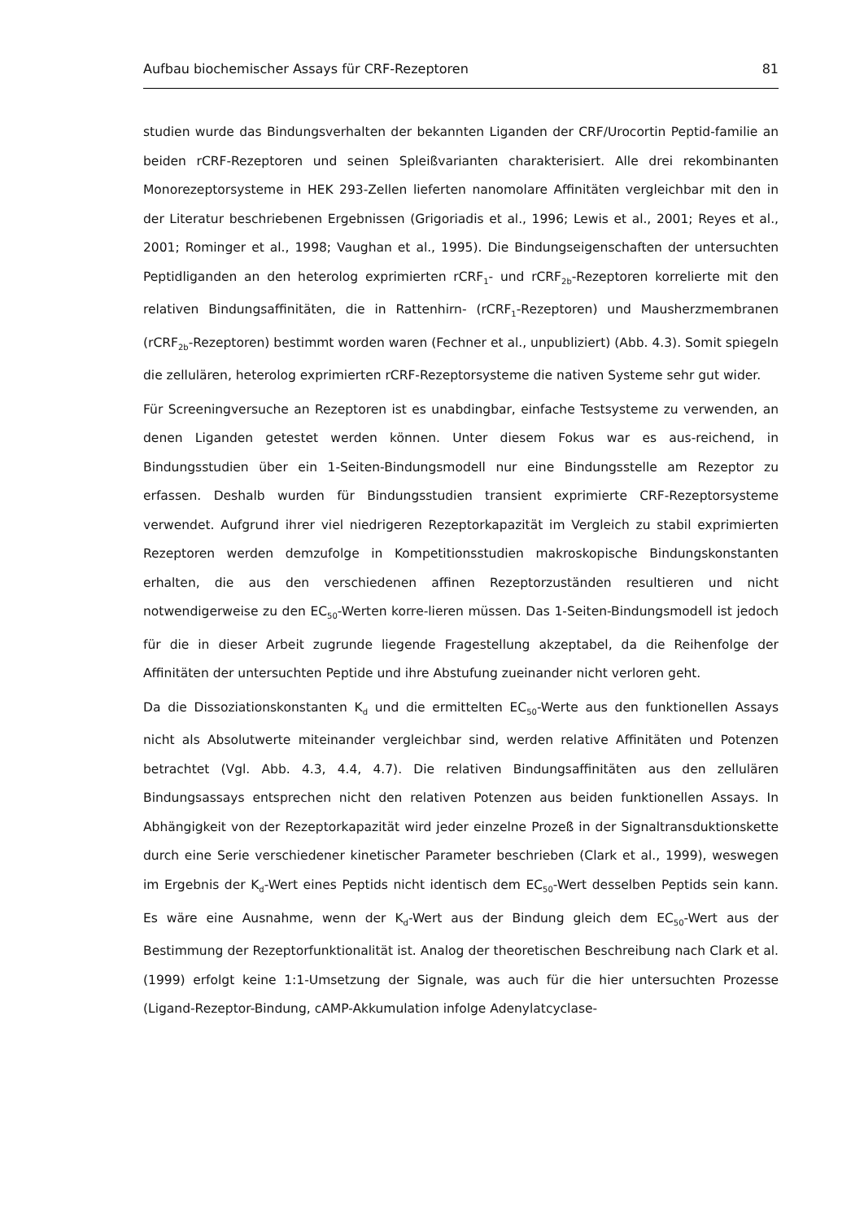Aufbau biochemischer Assays für CRF-Rezeptoren 81
studien wurde das Bindungsverhalten der bekannten Liganden der CRF/Urocortin Peptid-familie an beiden rCRF-Rezeptoren und seinen Spleißvarianten charakterisiert. Alle drei rekombinanten Monorezeptorsysteme in HEK 293-Zellen lieferten nanomolare Affinitäten vergleichbar mit den in der Literatur beschriebenen Ergebnissen (Grigoriadis et al., 1996; Lewis et al., 2001; Reyes et al., 2001; Rominger et al., 1998; Vaughan et al., 1995). Die Bindungseigenschaften der untersuchten Peptidliganden an den heterolog exprimierten rCRF<sub>1</sub>- und rCRF<sub>2b</sub>-Rezeptoren korrelierte mit den relativen Bindungsaffinitäten, die in Rattenhirn- (rCRF<sub>1</sub>-Rezeptoren) und Mausherzmembranen (rCRF<sub>2b</sub>-Rezeptoren) bestimmt worden waren (Fechner et al., unpubliziert) (Abb. 4.3). Somit spiegeln die zellulären, heterolog exprimierten rCRF-Rezeptorsysteme die nativen Systeme sehr gut wider.
Für Screeningversuche an Rezeptoren ist es unabdingbar, einfache Testsysteme zu verwenden, an denen Liganden getestet werden können. Unter diesem Fokus war es aus-reichend, in Bindungsstudien über ein 1-Seiten-Bindungsmodell nur eine Bindungsstelle am Rezeptor zu erfassen. Deshalb wurden für Bindungsstudien transient exprimierte CRF-Rezeptorsysteme verwendet. Aufgrund ihrer viel niedrigeren Rezeptorkapazität im Vergleich zu stabil exprimierten Rezeptoren werden demzufolge in Kompetitionsstudien makroskopische Bindungskonstanten erhalten, die aus den verschiedenen affinen Rezeptorzuständen resultieren und nicht notwendigerweise zu den EC<sub>50</sub>-Werten korre-lieren müssen. Das 1-Seiten-Bindungsmodell ist jedoch für die in dieser Arbeit zugrunde liegende Fragestellung akzeptabel, da die Reihenfolge der Affinitäten der untersuchten Peptide und ihre Abstufung zueinander nicht verloren geht.
Da die Dissoziationskonstanten K<sub>d</sub> und die ermittelten EC<sub>50</sub>-Werte aus den funktionellen Assays nicht als Absolutwerte miteinander vergleichbar sind, werden relative Affinitäten und Potenzen betrachtet (Vgl. Abb. 4.3, 4.4, 4.7). Die relativen Bindungsaffinitäten aus den zellulären Bindungsassays entsprechen nicht den relativen Potenzen aus beiden funktionellen Assays. In Abhängigkeit von der Rezeptorkapazität wird jeder einzelne Prozeß in der Signaltransduktionskette durch eine Serie verschiedener kinetischer Parameter beschrieben (Clark et al., 1999), weswegen im Ergebnis der K<sub>d</sub>-Wert eines Peptids nicht identisch dem EC<sub>50</sub>-Wert desselben Peptids sein kann. Es wäre eine Ausnahme, wenn der K<sub>d</sub>-Wert aus der Bindung gleich dem EC<sub>50</sub>-Wert aus der Bestimmung der Rezeptorfunktionalität ist. Analog der theoretischen Beschreibung nach Clark et al. (1999) erfolgt keine 1:1-Umsetzung der Signale, was auch für die hier untersuchten Prozesse (Ligand-Rezeptor-Bindung, cAMP-Akkumulation infolge Adenylatcyclase-